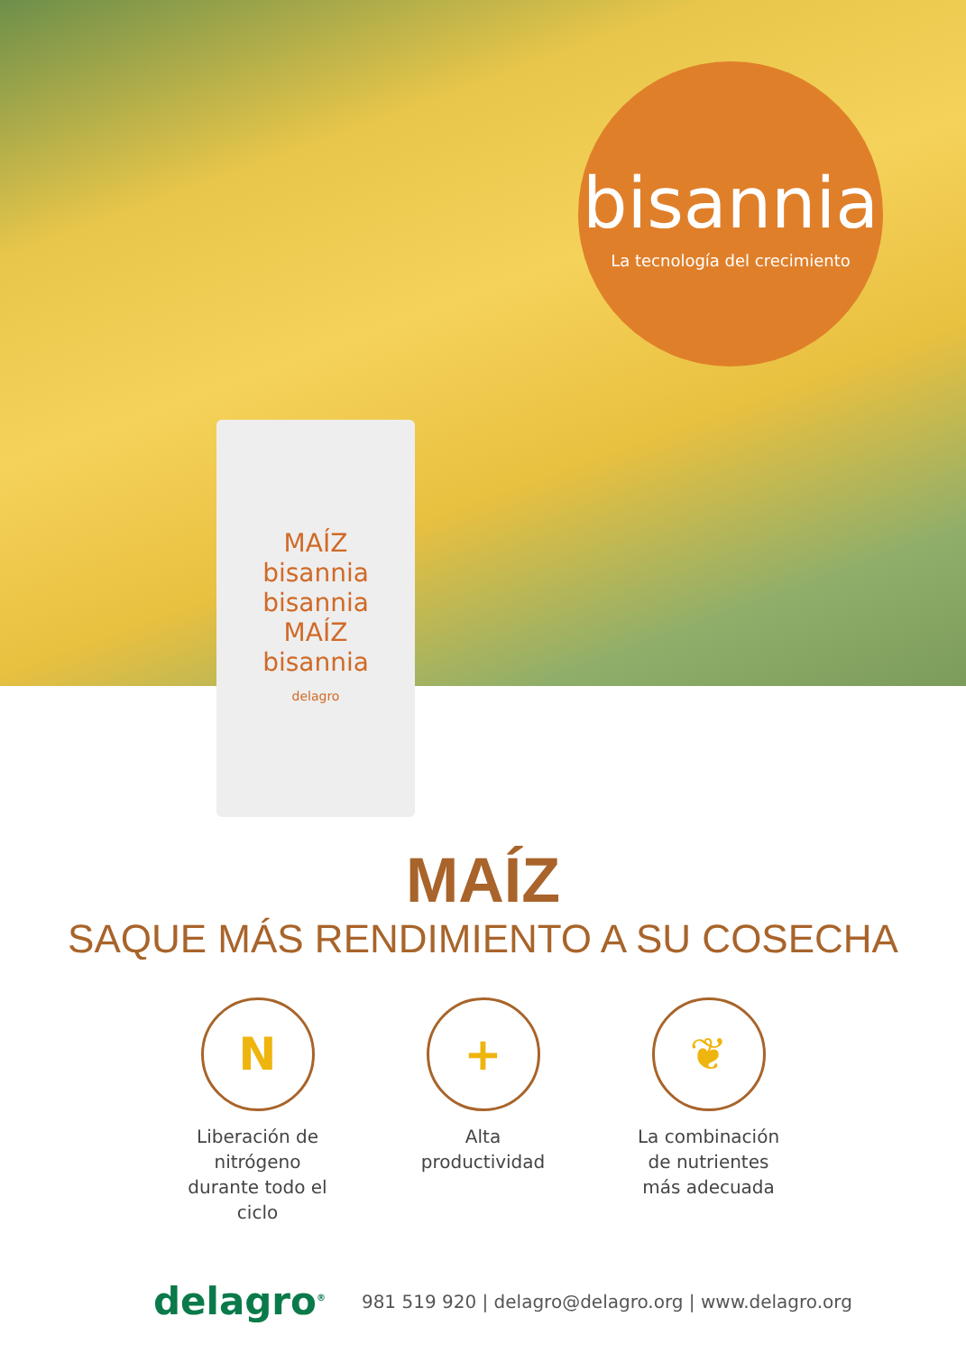bisannia
La tecnología del crecimiento
MAÍZ
bisannia
bisannia
MAÍZ
bisannia
delagro
MAÍZ
SAQUE MÁS RENDIMIENTO A SU COSECHA
N
Liberación de nitrógeno durante todo el ciclo
+
Alta productividad
❦
La combinación de nutrientes más adecuada
delagro<sup>®</sup>
981 519 920 | delagro@delagro.org | www.delagro.org